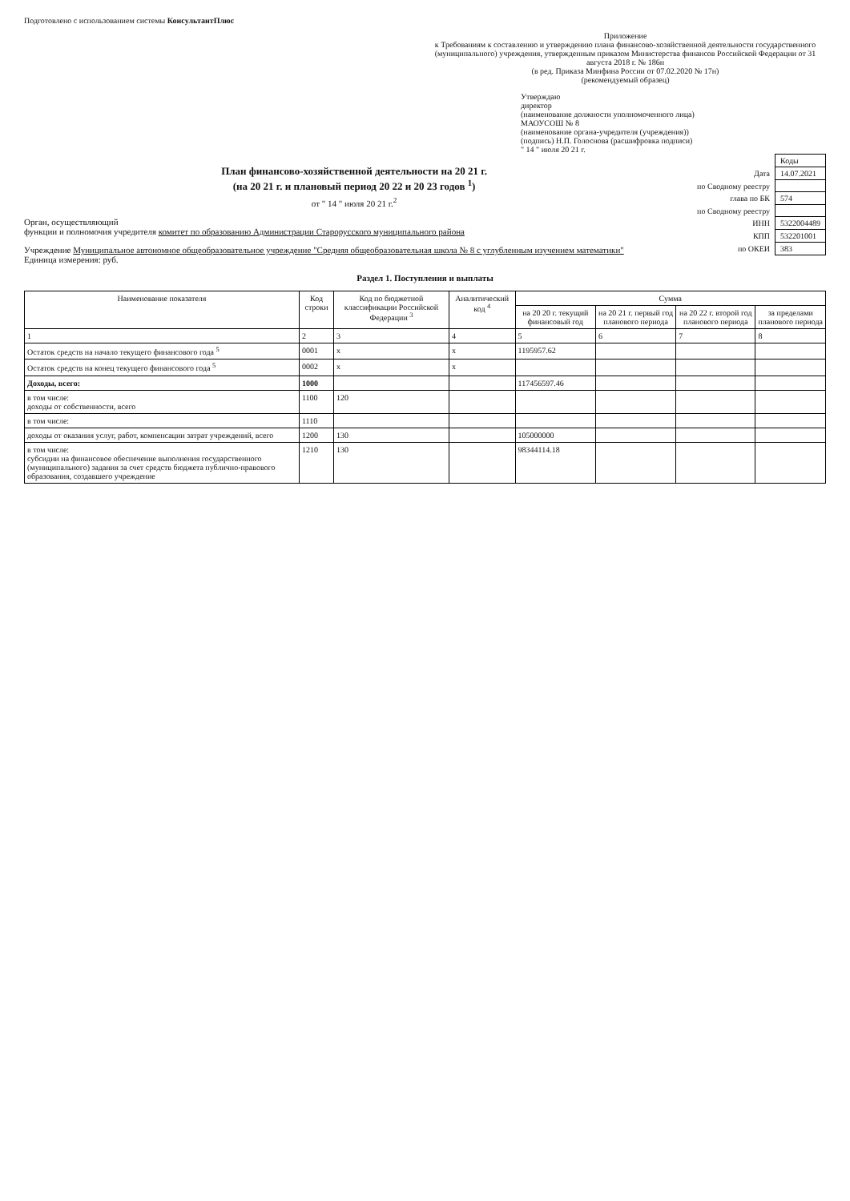Подготовлено с использованием системы КонсультантПлюс
Приложение
к Требованиям к составлению и утверждению плана финансово-хозяйственной деятельности государственного (муниципального) учреждения, утвержденным приказом Министерства финансов Российской Федерации от 31 августа 2018 г. № 186н
(в ред. Приказа Минфина России от 07.02.2020 № 17н)
(рекомендуемый образец)
Утверждаю
директор
(наименование должности уполномоченного лица)
МАОУСОШ № 8
(наименование органа-учредителя (учреждения))
(подпись) Н.П. Голоснова (расшифровка подписи)
" 14 " июля 20 21 г.
| | Коды |
| Дата | 14.07.2021 |
| по Сводному реестру | |
| глава по БК | 574 |
| по Сводному реестру | |
| ИНН | 5322004489 |
| КПП | 532201001 |
| по ОКЕИ | 383 |
План финансово-хозяйственной деятельности на 20 21 г.
(на 20 21 г. и плановый период 20 22 и 20 23 годов <sup>1</sup>)
от " 14 " июля 20 21 г.<sup>2</sup>
Орган, осуществляющий
функции и полномочия учредителя комитет по образованию Администрации Старорусского муниципального района
Учреждение Муниципальное автономное общеобразовательное учреждение "Средняя общеобразовательная школа № 8 с углубленным изучением математики"
Единица измерения: руб.
Раздел 1. Поступления и выплаты
| Наименование показателя | Код строки | Код по бюджетной классификации Российской Федерации <sup>3</sup> | Аналитический код <sup>4</sup> | Сумма | | | |
| --- | --- | --- | --- | --- | --- | --- | --- |
| | | | | на 20 20 г. текущий финансовый год | на 20 21 г. первый год планового периода | на 20 22 г. второй год планового периода | за пределами планового периода |
| 1 | 2 | 3 | 4 | 5 | 6 | 7 | 8 |
| Остаток средств на начало текущего финансового года <sup>5</sup> | 0001 | x | x | 1195957.62 | | | |
| Остаток средств на конец текущего финансового года <sup>5</sup> | 0002 | x | x | | | | |
| Доходы, всего: | 1000 | | | 117456597.46 | | | |
| в том числе: доходы от собственности, всего | 1100 | 120 | | | | | |
| в том числе: | 1110 | | | | | | |
| доходы от оказания услуг, работ, компенсации затрат учреждений, всего | 1200 | 130 | | 105000000 | | | |
| в том числе: субсидии на финансовое обеспечение выполнения государственного (муниципального) задания за счет средств бюджета публично-правового образования, создавшего учреждение | 1210 | 130 | | 98344114.18 | | | |